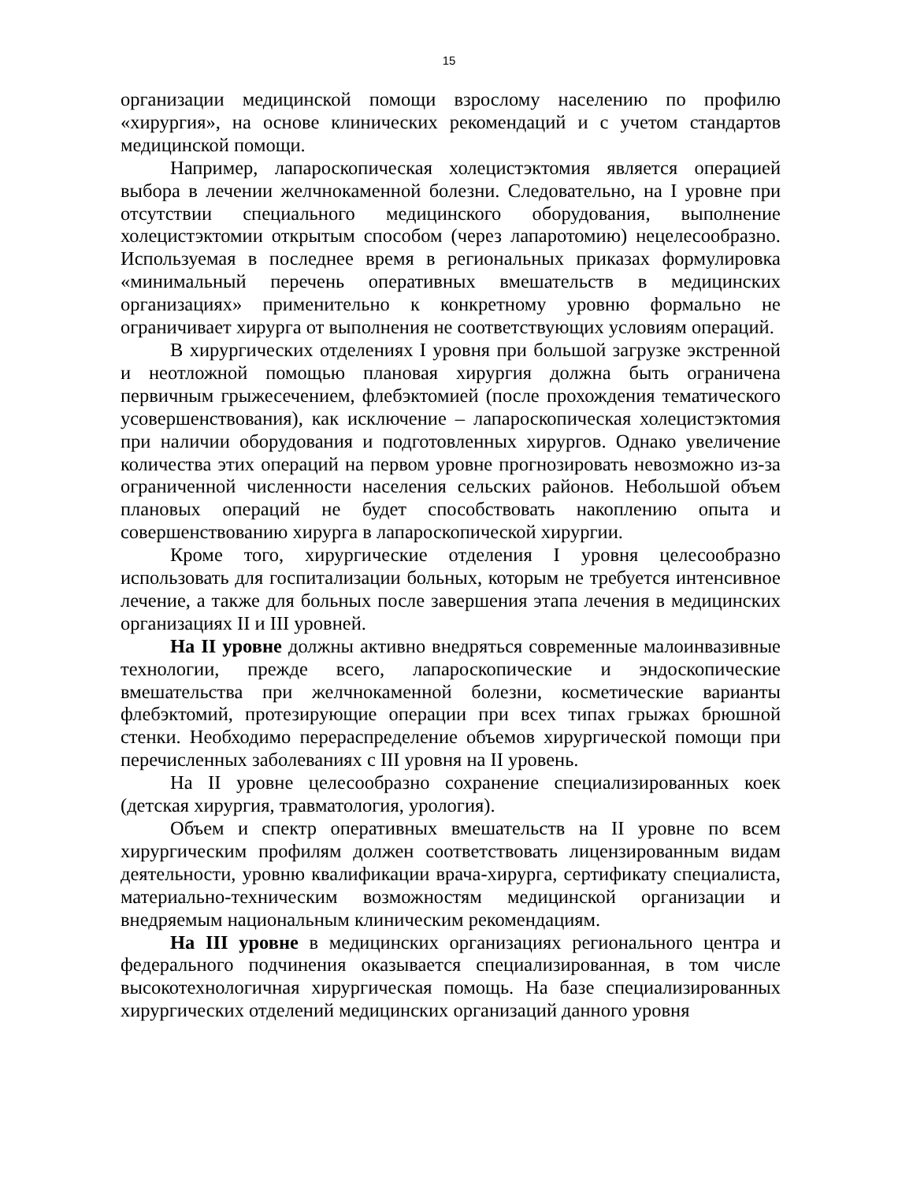15
организации медицинской помощи взрослому населению по профилю «хирургия», на основе клинических рекомендаций и с учетом стандартов медицинской помощи.
Например, лапароскопическая холецистэктомия является операцией выбора в лечении желчнокаменной болезни. Следовательно, на I уровне при отсутствии специального медицинского оборудования, выполнение холецистэктомии открытым способом (через лапаротомию) нецелесообразно. Используемая в последнее время в региональных приказах формулировка «минимальный перечень оперативных вмешательств в медицинских организациях» применительно к конкретному уровню формально не ограничивает хирурга от выполнения не соответствующих условиям операций.
В хирургических отделениях I уровня при большой загрузке экстренной и неотложной помощью плановая хирургия должна быть ограничена первичным грыжесечением, флебэктомией (после прохождения тематического усовершенствования), как исключение – лапароскопическая холецистэктомия при наличии оборудования и подготовленных хирургов. Однако увеличение количества этих операций на первом уровне прогнозировать невозможно из-за ограниченной численности населения сельских районов. Небольшой объем плановых операций не будет способствовать накоплению опыта и совершенствованию хирурга в лапароскопической хирургии.
Кроме того, хирургические отделения I уровня целесообразно использовать для госпитализации больных, которым не требуется интенсивное лечение, а также для больных после завершения этапа лечения в медицинских организациях II и III уровней.
На II уровне должны активно внедряться современные малоинвазивные технологии, прежде всего, лапароскопические и эндоскопические вмешательства при желчнокаменной болезни, косметические варианты флебэктомий, протезирующие операции при всех типах грыжах брюшной стенки. Необходимо перераспределение объемов хирургической помощи при перечисленных заболеваниях с III уровня на II уровень.
На II уровне целесообразно сохранение специализированных коек (детская хирургия, травматология, урология).
Объем и спектр оперативных вмешательств на II уровне по всем хирургическим профилям должен соответствовать лицензированным видам деятельности, уровню квалификации врача-хирурга, сертификату специалиста, материально-техническим возможностям медицинской организации и внедряемым национальным клиническим рекомендациям.
На III уровне в медицинских организациях регионального центра и федерального подчинения оказывается специализированная, в том числе высокотехнологичная хирургическая помощь. На базе специализированных хирургических отделений медицинских организаций данного уровня